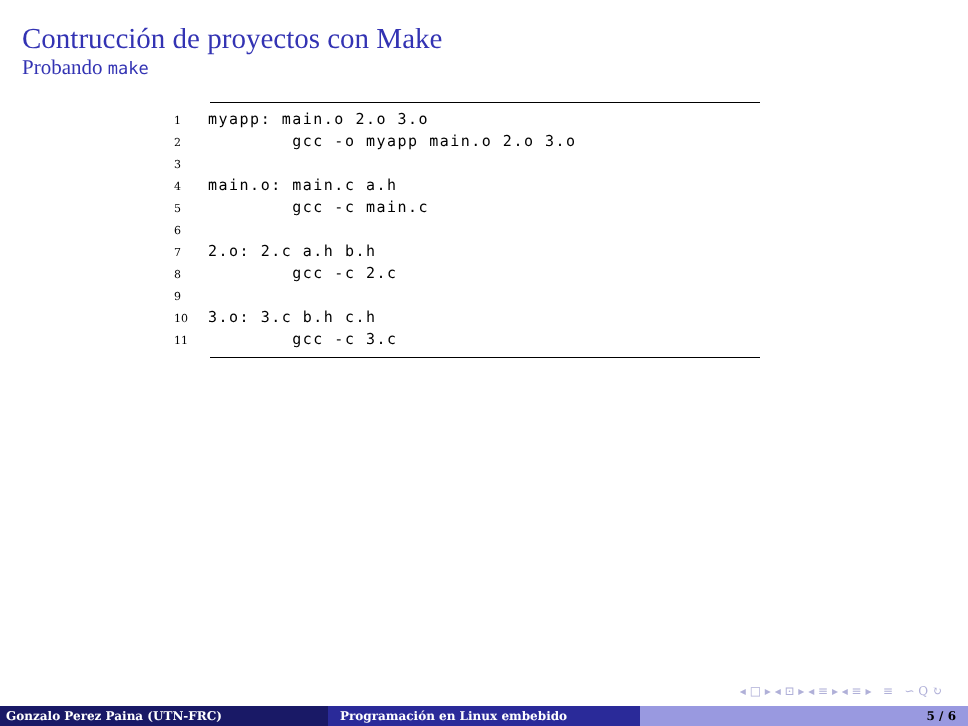Contrucción de proyectos con Make
Probando make
1myapp: main.o 2.o 3.o
2        gcc -o myapp main.o 2.o 3.o
3
4main.o: main.c a.h
5        gcc -c main.c
6
72.o: 2.c a.h b.h
8        gcc -c 2.c
9
103.o: 3.c b.h c.h
11        gcc -c 3.c
◂ □ ▸ ◂ ⊡ ▸ ◂ ≡ ▸ ◂ ≡ ▸ ≡ ∽ Q ↻
Gonzalo Perez Paina (UTN-FRC) Programación en Linux embebido 5 / 6